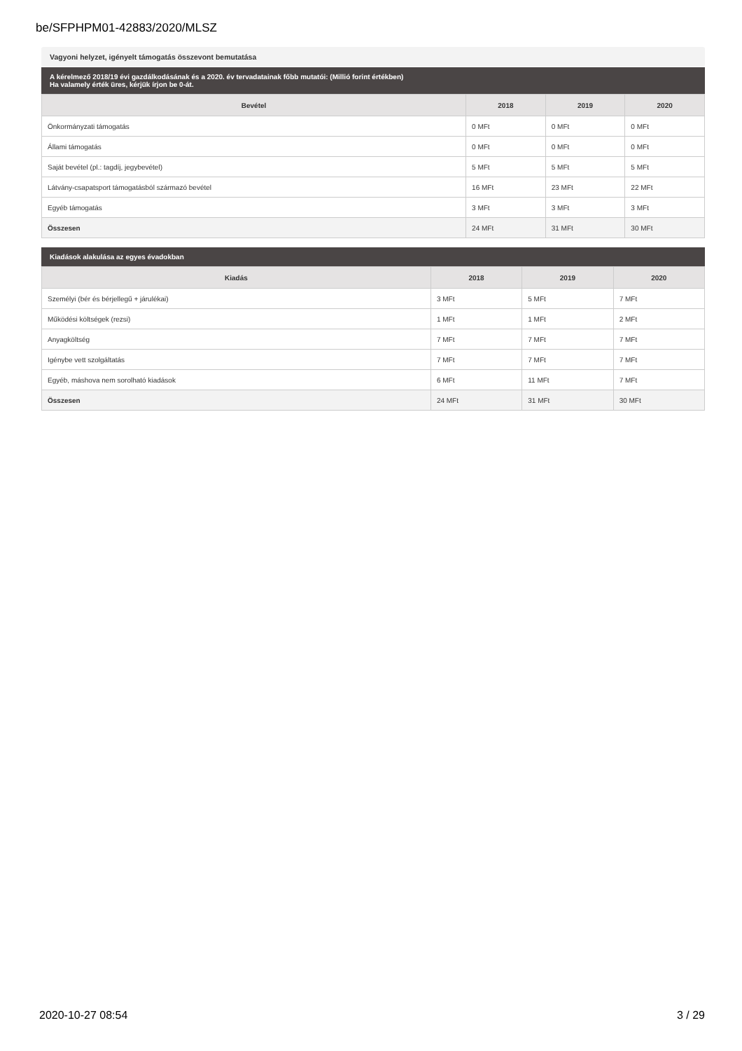be/SFPHPM01-42883/2020/MLSZ
Vagyoni helyzet, igényelt támogatás összevont bemutatása
A kérelmező 2018/19 évi gazdálkodásának és a 2020. év tervadatainak főbb mutatói: (Millió forint értékben)
Ha valamely érték üres, kérjük írjon be 0-át.
| Bevétel | 2018 | 2019 | 2020 |
| --- | --- | --- | --- |
| Önkormányzati támogatás | 0 MFt | 0 MFt | 0 MFt |
| Állami támogatás | 0 MFt | 0 MFt | 0 MFt |
| Saját bevétel (pl.: tagdíj, jegybevétel) | 5 MFt | 5 MFt | 5 MFt |
| Látvány-csapatsport támogatásból származó bevétel | 16 MFt | 23 MFt | 22 MFt |
| Egyéb támogatás | 3 MFt | 3 MFt | 3 MFt |
| Összesen | 24 MFt | 31 MFt | 30 MFt |
Kiadások alakulása az egyes évadokban
| Kiadás | 2018 | 2019 | 2020 |
| --- | --- | --- | --- |
| Személyi (bér és bérjellegű + járulékai) | 3 MFt | 5 MFt | 7 MFt |
| Működési költségek (rezsi) | 1 MFt | 1 MFt | 2 MFt |
| Anyagköltség | 7 MFt | 7 MFt | 7 MFt |
| Igénybe vett szolgáltatás | 7 MFt | 7 MFt | 7 MFt |
| Egyéb, máshova nem sorolható kiadások | 6 MFt | 11 MFt | 7 MFt |
| Összesen | 24 MFt | 31 MFt | 30 MFt |
2020-10-27 08:54 3 / 29